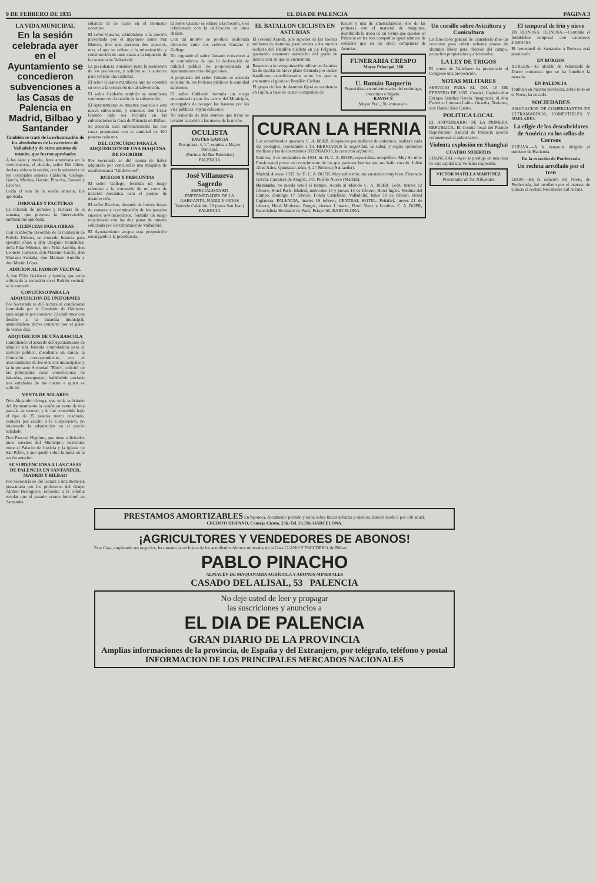9 DE FEBRERO DE 1935 EL DIA DE PALENCIA PAGINA 3
LA VIDA MUNICIPAL
En la sesión celebrada ayer en el Ayuntamiento se concedieron subvenciones a las Casas de Palencia en Madrid, Bilbao y Santander
También se trató de la urbanización de los alrededores de la carretera de Valladolid y de otros asuntos de trámite, que fueron aprobados
A las siete y media, hora anunciada en la convocatoria, el alcalde, señor Del Olmo, declara abierta la sesión, con la asistencia de los concejales señores Calderón, Gallego, García, Medina, Garrán, Pinacho, Gusano y Escobar.
Leída el acta de la sesión anterior, fué aprobada.
JORNALES Y FACTURAS
La relación de jornales y facturas de la semana, que presenta la Intervención, también fué aprobada.
LICENCIAS PARA OBRAS
Con el informe favorable de la Comisión de Policía Urbana, se concede licencia para ejecutar obras a don Olegario Fernández, doña Pilar Méndez, don Félix Antolín, don Leoncio Curieses, don Mariano García, don Mariano Saldaña, don Mariano Antolín y don Martín López.
ADICION AL PADRON VECINAL
A don Félix Gutiérrez y familia, que tenía solicitada la inclusión en el Padrón vecinal, se le concede.
CONCURSO PARA LA ADQUISICION DE UNIFORMES
Por Secretaría se dió lectura al condicional formulado por la Comisión de Gobierno para adquirir por concurso 22 uniformes con destino a la Guardia municipal, anunciándose dicho concurso por el plazo de veinte días.
ADQUISICION DE UÑA BASCULA
Cumpliendo el acuerdo del Ayuntamiento de adquirir una báscula controladora para el servicio público, mendiante un canon, la Comisión correspondiente, con el asesoramiento de los técnicos municipales y la importante Sociedad "Ebro", solicitó de las principales casas constructoras de básculas, presupuesto, habiéndole enviado tres entidades de las cuatro a quien se solicitó.
VENTA DE SOLARES
Don Alejandro Ortega, que tenía solicitado del Ayuntamiento la cesión en venta de una parcela de terreno, y le fué concedida bajo el tipo de 35 pesetas metro cuadrado, contesta por escrito a la Corporación, no interesarle la adquisición en el precio señalado.
Don Pascual Higelmo, que tiene solicitados unos terrenos del Municipio, existentes entre el Palacio de Justicia y la iglesia de San Pablo, y que quedó sobre la mesa en la sesión anterior.
SE SUBVENCIONA A LAS CASAS DE PALENCIA EN SANTANDER, MADRID Y BILBAO
Por Secretaría se dió lectura a una memoria presentada por los profesores del Grupo Alonso Berruguete, referente a la colonia escolar que el pasado verano funcionó en Santander.
sidencia la de curso en el momento oportuno.
El señor Gusano, refiriéndose a la moción presentada por el ingeniero señor Paz Maroto, dice que presenta dos aspectos, uno, el que se refiere a la urbanización y construcción de unas casas a la izquierda de la carretera de Valladolid.
La presidencia considera justa la pretensión de los profesores, y solicita se le autorice para señalar una cantidad.
El señor Gusano manifiesta que no opondrá su voto a la concesión de tal subvención.
El señor Calderón también se manifiesta conforme con la cesión de la subvención.
El Ayuntamiento se muestra propicio a esta nueva subvención; y entonces don César Gusano pide sea incluída en las subvenciones la Casa de Palencia en Bilbao.
Se acuerda sean subvencionadas las tres casas propuestas con la cantidad de 100 pesetas cada una.
DEL CONCURSO PARA LA ADQUISICION DE UNA MAQUINA DE ESCRIBIR
Por Secretaría se dió cuenta de haber adquirido por concursillo una máquina de escribir marca "Underwood".
RUEGOS Y PREGUNTAS
El señor Gallego, formula un ruego referente a la concesión de un carro de tracción mecánica para el parque de desinfección.
El señor Escobar, después de breves frases de censura y recriminación de los pasados sucesos revolucionarios, formula un ruego relacionado con las dos penas de muerte solicitada por los tribunales de Valladolid.
El Ayuntamiento acepta esta proposición encargando a la presidencia.
El señor Gusano se refiere a la moción, y es relacionado con la edificación de unos chalets.
Con tal motivo se produce acalorada discusión entre los señores Gusano y Gallego.
No logrando el señor Gusano convencer a su contradictor de que la declaración de utilidad pública no proporcionaría al Ayuntamiento más obligaciones.
A propuesta del señor Gusano se acuerda solicitar de los Poderes públicos la cantidad suficiente.
El señor Calderón formula un ruego encaminado a que los carros del Municipio, encargados de recoger las basuras por las vías públicas, vayan cubiertos.
No teniendo de más asuntos que tratar se levantó la sesión a las nueve de la noche.
OCULISTA
YAGÜES GARCIA
Bocaplaza, 4, 1.º, esquina a Mayor Principal.
(Encima del Bar Palentino)
PALENCIA
José Villanueva Sagredo
ESPECIALISTA EN ENFERMEDADES DE LA GARGANTA, NARIZ Y OIDOS
Valentín Calderón, 16 (antes San Juan)
PALENCIA
EL BATALLON CICLISTA EN ASTURIAS
El coronel Aranda, jefe superior de las fuerzas militares de Asturias, pasó revista a los nuevos reclutas del Batallón Ciclista en La Felguera, quedando altamente satisfecho del grado de instrucción en que se encuentran.
Respecto a la reorganización militar en Asturias ha de quedar en breve plazo formada por cuatro batallones expedicionarios entre los que se encuentra el glorioso Batallón Ciclista.
El grupo ciclista de Asturias fijará su residencia en Gijón, a base de cuatro compañías de
fusiles y una de ametralladoras, dos de las primeras con el material de máquinas, distribuída la tropa de tal forma que queden en Palencia en las tres compañías igual número de soldados que en las cinco compañías de Asturias.
FUNERARIA CRESPO
Mayor Principal, 168
U. Román Baquerín
Especialista en enfermedades del estómago, intestinos e hígado.
RAYOS X
Mayor Pral., 38, entresuelo.
CURAN LA HERNIA
Los renombrados aparatos C. A. BOER. Adoptados por millares de enfermos, realizan cada día prodigios, procurando a los HERNIADOS la seguridad, la salud, y según opiniones médicas y las de los mismos HERNIADOS, la curación definitiva.
Reinosa, 3 de noviembre de 1934. Sr. D. C. A. BOER, especialista ortopédico. Muy Sr. mío: Puede usted poner en conocimiento de los que padecen hernias que me hallo curado. Julián Abad Sales, Quintanar, núm. 4, 2.º Reinosa (Santander).
Madrid, 4 enero 1935. Sr. D. C. A. BOER. Muy señor mío: me encuentro muy bien. Florencio García. Carretera de Aragón, 175, Pueblo Nuevo (Madrid).
Herniado: no pierda usted el tiempo. Acuda al Método C. A. BOER. León, martes 12 febrero, Hotel París. Madrid, miércoles 13 y jueves 14 de febrero, Hotel Inglés. Medina del Campo, domingo 17 febrero, Fonda Castellana. Valladolid, lunes 18 de febrero, Hotel Inglaterra. PALENCIA, martes 19 febrero, CENTRAL HOTEL. Peñafiel, jueves 21 de febrero, Hotel Moderno. Burgos, viernes 1 marzo, Hotel Norte y Londres. C. A. BOER, Especialista Herniario de París, Pelayo 60. BARCELONA.
Un cursillo sobre Avicultura y Cunicultura
La Dirección general de Ganadería abre un concurso para cubrir ochenta plazas de alumnos libres para obreros del campo, pequeños propietarios y aficionados.
LA LEY DE TRIGOS
El conde de Vallellano ha presentado al Congreso una proposición.
NOTAS MILITARES
SERVICIO PARA EL DIA 10 DE FEBRERO DE 1935. Cuartel, Capitán don Enrique Sánchez García. Imaginaria, id. don Federico Lorenzo Lafita. Guardia, Teniente, don Daniel Sáez Castro.
POLITICA LOCAL
EL ANIVERSARIO DE LA PRIMERA REPUBLICA. El Comité local del Partido Republicano Radical de Palencia acordó conmemorar el aniversario.
Violenta explosión en Shanghai
CUATRO MUERTOS
SHANGHAI.—Ayer se produjo en una casa de esta capital una violenta explosión.
VICTOR MATILLA MARTINEZ
Procurador de los Tribunales
El temporal de frío y nieve
EN REINOSA. REINOSA.—Continúa el formidable temporal con caracteres alarmantes.
El ferrocarril de Santander a Reinosa está paralizado.
EN BURGOS
BURGOS.—El alcalde de Peñaranda de Duero comunica que se ha hundido la muralla.
EN PALENCIA
También en nuestra provincia, sobre todo en el Norte, ha nevado.
SOCIEDADES
ASOCIACION DE COMERCIANTES DE ULTRAMARINOS, COMESTIBLES Y SIMILARES.
La efigie de los descubridores de América en los sellos de Correos
HUELVA.—A la instancia dirigida al ministro de Hacienda.
En la estación de Ponferrada
Un recluta arrollado por el tren
LEON.—En la estación del Norte, de Ponferrada, fué arrollado por el expreso de Galicia el recluta Nicomedes Gil Arranz.
PRESTAMOS AMORTIZABLES En hipoteca, documento privado y letra; sobre fincas urbanas y rústicas. Interés desde 6 por 100 anual.
CREDITO HISPANO, Consejo Ciento, 236.-Tel. 33.196.-BARCELONA.
¡AGRICULTORES Y VENDEDORES DE ABONOS!
Esta Casa, ampliando sus negocios, ha tomado la exclusiva de los acreditados Abonos minerales de la Casa LLANO Y ESCUDERO, de Bilbao.
PABLO PINACHO
ALMACÉN DE MAQUINARIA AGRÍCOLA Y ABONOS MINERALES
CASADO DEL ALISAL, 53 PALENCIA
No deje usted de leer y propagar
las suscriciones y anuncios a
EL DIA DE PALENCIA
GRAN DIARIO DE LA PROVINCIA
Amplias informaciones de la provincia, de España y del Extranjero, por telégrafo, teléfono y postal
INFORMACION DE LOS PRINCIPALES MERCADOS NACIONALES